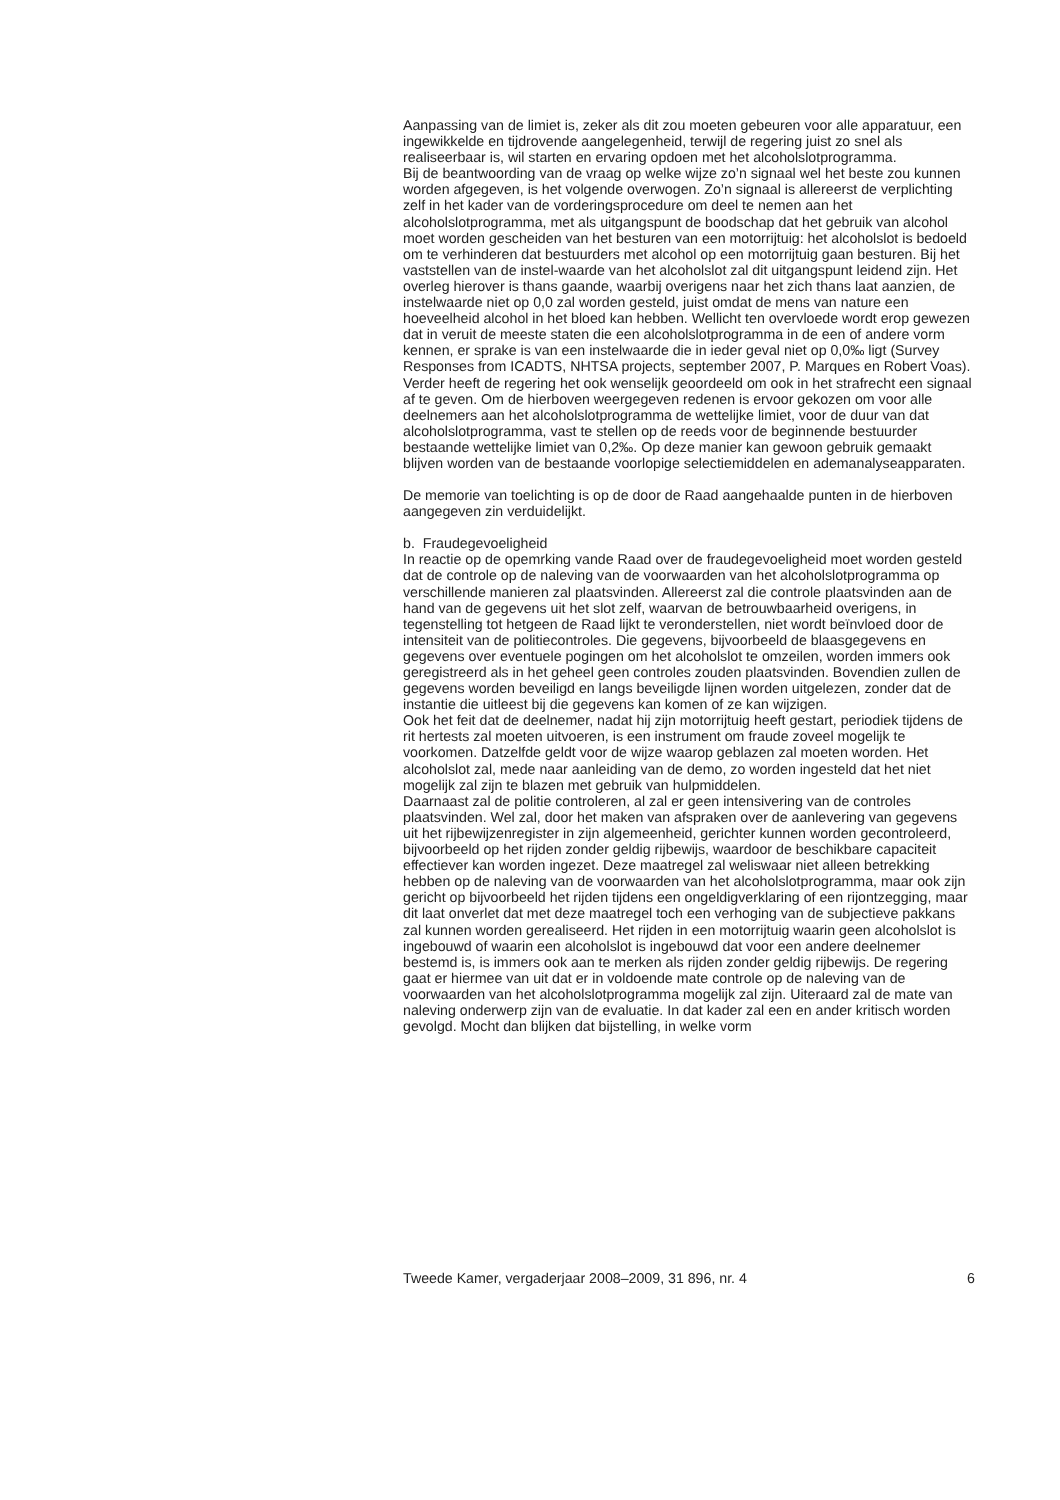Aanpassing van de limiet is, zeker als dit zou moeten gebeuren voor alle apparatuur, een ingewikkelde en tijdrovende aangelegenheid, terwijl de regering juist zo snel als realiseerbaar is, wil starten en ervaring opdoen met het alcoholslotprogramma.
Bij de beantwoording van de vraag op welke wijze zo’n signaal wel het beste zou kunnen worden afgegeven, is het volgende overwogen. Zo’n signaal is allereerst de verplichting zelf in het kader van de vorderingsprocedure om deel te nemen aan het alcoholslotprogramma, met als uitgangspunt de boodschap dat het gebruik van alcohol moet worden gescheiden van het besturen van een motorrijtuig: het alcoholslot is bedoeld om te verhinderen dat bestuurders met alcohol op een motorrijtuig gaan besturen. Bij het vaststellen van de instel-waarde van het alcoholslot zal dit uitgangspunt leidend zijn. Het overleg hierover is thans gaande, waarbij overigens naar het zich thans laat aanzien, de instelwaarde niet op 0,0 zal worden gesteld, juist omdat de mens van nature een hoeveelheid alcohol in het bloed kan hebben. Wellicht ten overvloede wordt erop gewezen dat in veruit de meeste staten die een alcoholslotprogramma in de een of andere vorm kennen, er sprake is van een instelwaarde die in ieder geval niet op 0,0‰ ligt (Survey Responses from ICADTS, NHTSA projects, september 2007, P. Marques en Robert Voas).
Verder heeft de regering het ook wenselijk geoordeeld om ook in het strafrecht een signaal af te geven. Om de hierboven weergegeven redenen is ervoor gekozen om voor alle deelnemers aan het alcoholslotprogramma de wettelijke limiet, voor de duur van dat alcoholslotprogramma, vast te stellen op de reeds voor de beginnende bestuurder bestaande wettelijke limiet van 0,2‰. Op deze manier kan gewoon gebruik gemaakt blijven worden van de bestaande voorlopige selectiemiddelen en ademanalyseapparaten.
De memorie van toelichting is op de door de Raad aangehaalde punten in de hierboven aangegeven zin verduidelijkt.
b. Fraudegevoeligheid
In reactie op de opemrking vande Raad over de fraudegevoeligheid moet worden gesteld dat de controle op de naleving van de voorwaarden van het alcoholslotprogramma op verschillende manieren zal plaatsvinden. Allereerst zal die controle plaatsvinden aan de hand van de gegevens uit het slot zelf, waarvan de betrouwbaarheid overigens, in tegenstelling tot hetgeen de Raad lijkt te veronderstellen, niet wordt beïnvloed door de intensiteit van de politiecontroles. Die gegevens, bijvoorbeeld de blaasgegevens en gegevens over eventuele pogingen om het alcoholslot te omzeilen, worden immers ook geregistreerd als in het geheel geen controles zouden plaatsvinden. Bovendien zullen de gegevens worden beveiligd en langs beveiligde lijnen worden uitgelezen, zonder dat de instantie die uitleest bij die gegevens kan komen of ze kan wijzigen.
Ook het feit dat de deelnemer, nadat hij zijn motorrijtuig heeft gestart, periodiek tijdens de rit hertests zal moeten uitvoeren, is een instrument om fraude zoveel mogelijk te voorkomen. Datzelfde geldt voor de wijze waarop geblazen zal moeten worden. Het alcoholslot zal, mede naar aanleiding van de demo, zo worden ingesteld dat het niet mogelijk zal zijn te blazen met gebruik van hulpmiddelen.
Daarnaast zal de politie controleren, al zal er geen intensivering van de controles plaatsvinden. Wel zal, door het maken van afspraken over de aanlevering van gegevens uit het rijbewijzenregister in zijn algemeenheid, gerichter kunnen worden gecontroleerd, bijvoorbeeld op het rijden zonder geldig rijbewijs, waardoor de beschikbare capaciteit effectiever kan worden ingezet. Deze maatregel zal weliswaar niet alleen betrekking hebben op de naleving van de voorwaarden van het alcoholslotprogramma, maar ook zijn gericht op bijvoorbeeld het rijden tijdens een ongeldigverklaring of een rijontzegging, maar dit laat onverlet dat met deze maatregel toch een verhoging van de subjectieve pakkans zal kunnen worden gerealiseerd. Het rijden in een motorrijtuig waarin geen alcoholslot is ingebouwd of waarin een alcoholslot is ingebouwd dat voor een andere deelnemer bestemd is, is immers ook aan te merken als rijden zonder geldig rijbewijs. De regering gaat er hiermee van uit dat er in voldoende mate controle op de naleving van de voorwaarden van het alcoholslotprogramma mogelijk zal zijn. Uiteraard zal de mate van naleving onderwerp zijn van de evaluatie. In dat kader zal een en ander kritisch worden gevolgd. Mocht dan blijken dat bijstelling, in welke vorm
Tweede Kamer, vergaderjaar 2008–2009, 31 896, nr. 4 6